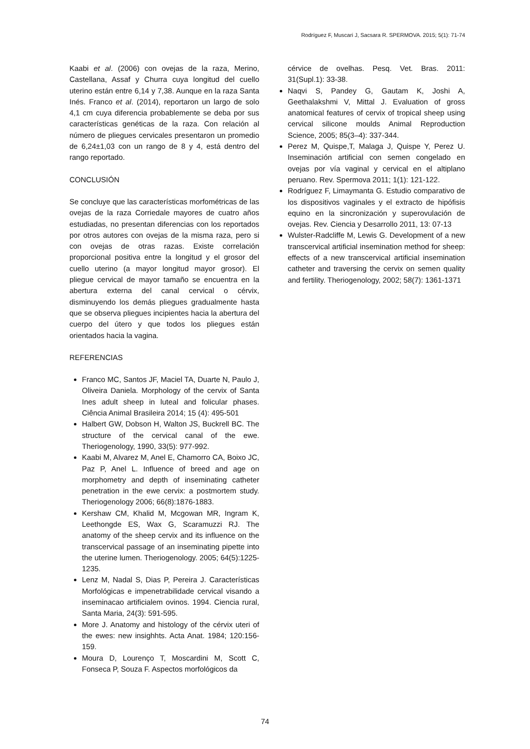Rodríguez F, Muscari J, Sacsara R. SPERMOVA. 2015; 5(1): 71-74
Kaabi et al. (2006) con ovejas de la raza, Merino, Castellana, Assaf y Churra cuya longitud del cuello uterino están entre 6,14 y 7,38. Aunque en la raza Santa Inés. Franco et al. (2014), reportaron un largo de solo 4,1 cm cuya diferencia probablemente se deba por sus características genéticas de la raza. Con relación al número de pliegues cervicales presentaron un promedio de 6,24±1,03 con un rango de 8 y 4, está dentro del rango reportado.
CONCLUSIÓN
Se concluye que las características morfométricas de las ovejas de la raza Corriedale mayores de cuatro años estudiadas, no presentan diferencias con los reportados por otros autores con ovejas de la misma raza, pero si con ovejas de otras razas. Existe correlación proporcional positiva entre la longitud y el grosor del cuello uterino (a mayor longitud mayor grosor). El pliegue cervical de mayor tamaño se encuentra en la abertura externa del canal cervical o cérvix, disminuyendo los demás pliegues gradualmente hasta que se observa pliegues incipientes hacia la abertura del cuerpo del útero y que todos los pliegues están orientados hacia la vagina.
REFERENCIAS
Franco MC, Santos JF, Maciel TA, Duarte N, Paulo J, Oliveira Daniela. Morphology of the cervix of Santa Ines adult sheep in luteal and folicular phases. Ciência Animal Brasileira 2014; 15 (4): 495-501
Halbert GW, Dobson H, Walton JS, Buckrell BC. The structure of the cervical canal of the ewe. Theriogenology, 1990, 33(5): 977-992.
Kaabi M, Alvarez M, Anel E, Chamorro CA, Boixo JC, Paz P, Anel L. Influence of breed and age on morphometry and depth of inseminating catheter penetration in the ewe cervix: a postmortem study. Theriogenology 2006; 66(8):1876-1883.
Kershaw CM, Khalid M, Mcgowan MR, Ingram K, Leethongde ES, Wax G, Scaramuzzi RJ. The anatomy of the sheep cervix and its influence on the transcervical passage of an inseminating pipette into the uterine lumen. Theriogenology. 2005; 64(5):1225-1235.
Lenz M, Nadal S, Dias P, Pereira J. Características Morfológicas e impenetrabilidade cervical visando a inseminacao artificialem ovinos. 1994. Ciencia rural, Santa Maria, 24(3): 591-595.
More J. Anatomy and histology of the cérvix uteri of the ewes: new insighhts. Acta Anat. 1984; 120:156-159.
Moura D, Lourenço T, Moscardini M, Scott C, Fonseca P, Souza F. Aspectos morfológicos da
cérvice de ovelhas. Pesq. Vet. Bras. 2011: 31(Supl.1): 33-38.
Naqvi S, Pandey G, Gautam K, Joshi A, Geethalakshmi V, Mittal J. Evaluation of gross anatomical features of cervix of tropical sheep using cervical silicone moulds Animal Reproduction Science, 2005; 85(3–4): 337-344.
Perez M, Quispe,T, Malaga J, Quispe Y, Perez U. Inseminación artificial con semen congelado en ovejas por vía vaginal y cervical en el altiplano peruano. Rev. Spermova 2011; 1(1): 121-122.
Rodríguez F, Limaymanta G. Estudio comparativo de los dispositivos vaginales y el extracto de hipófisis equino en la sincronización y superovulación de ovejas. Rev. Ciencia y Desarrollo 2011, 13: 07-13
Wulster-Radcliffe M, Lewis G. Development of a new transcervical artificial insemination method for sheep: effects of a new transcervical artificial insemination catheter and traversing the cervix on semen quality and fertility. Theriogenology, 2002; 58(7): 1361-1371
74